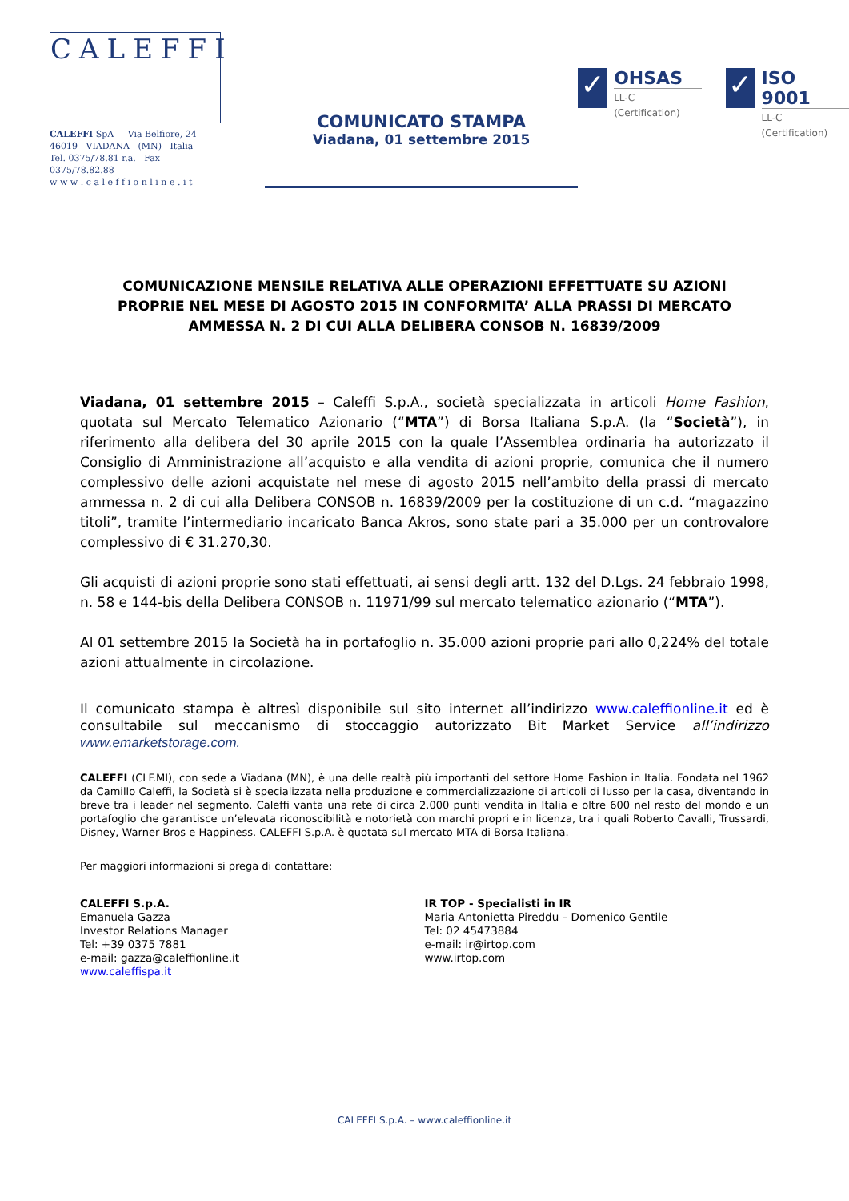CALEFFI
CALEFFI SpA Via Belfiore, 24
46019 VIADANA (MN) Italia
Tel. 0375/78.81 r.a. Fax 0375/78.82.88
w w w . c a l e f f i o n l i n e . i t
COMUNICATO STAMPA
Viadana, 01 settembre 2015
✓
OHSAS
LL-C (Certification)
✓
ISO 9001
LL-C (Certification)
COMUNICAZIONE MENSILE RELATIVA ALLE OPERAZIONI EFFETTUATE SU AZIONI PROPRIE NEL MESE DI AGOSTO 2015 IN CONFORMITA’ ALLA PRASSI DI MERCATO AMMESSA N. 2 DI CUI ALLA DELIBERA CONSOB N. 16839/2009
Viadana, 01 settembre 2015 – Caleffi S.p.A., società specializzata in articoli Home Fashion, quotata sul Mercato Telematico Azionario (“MTA”) di Borsa Italiana S.p.A. (la “Società”), in riferimento alla delibera del 30 aprile 2015 con la quale l’Assemblea ordinaria ha autorizzato il Consiglio di Amministrazione all’acquisto e alla vendita di azioni proprie, comunica che il numero complessivo delle azioni acquistate nel mese di agosto 2015 nell’ambito della prassi di mercato ammessa n. 2 di cui alla Delibera CONSOB n. 16839/2009 per la costituzione di un c.d. “magazzino titoli”, tramite l’intermediario incaricato Banca Akros, sono state pari a 35.000 per un controvalore complessivo di € 31.270,30.
Gli acquisti di azioni proprie sono stati effettuati, ai sensi degli artt. 132 del D.Lgs. 24 febbraio 1998, n. 58 e 144-bis della Delibera CONSOB n. 11971/99 sul mercato telematico azionario (“MTA”).
Al 01 settembre 2015 la Società ha in portafoglio n. 35.000 azioni proprie pari allo 0,224% del totale azioni attualmente in circolazione.
Il comunicato stampa è altresì disponibile sul sito internet all’indirizzo www.caleffionline.it ed è consultabile sul meccanismo di stoccaggio autorizzato Bit Market Service all’indirizzo www.emarketstorage.com.
CALEFFI (CLF.MI), con sede a Viadana (MN), è una delle realtà più importanti del settore Home Fashion in Italia. Fondata nel 1962 da Camillo Caleffi, la Società si è specializzata nella produzione e commercializzazione di articoli di lusso per la casa, diventando in breve tra i leader nel segmento. Caleffi vanta una rete di circa 2.000 punti vendita in Italia e oltre 600 nel resto del mondo e un portafoglio che garantisce un’elevata riconoscibilità e notorietà con marchi propri e in licenza, tra i quali Roberto Cavalli, Trussardi, Disney, Warner Bros e Happiness. CALEFFI S.p.A. è quotata sul mercato MTA di Borsa Italiana.
Per maggiori informazioni si prega di contattare:
CALEFFI S.p.A.
Emanuela Gazza
Investor Relations Manager
Tel: +39 0375 7881
e-mail: gazza@caleffionline.it
www.caleffispa.it
IR TOP - Specialisti in IR
Maria Antonietta Pireddu – Domenico Gentile
Tel: 02 45473884
e-mail: ir@irtop.com
www.irtop.com
CALEFFI S.p.A. – www.caleffionline.it